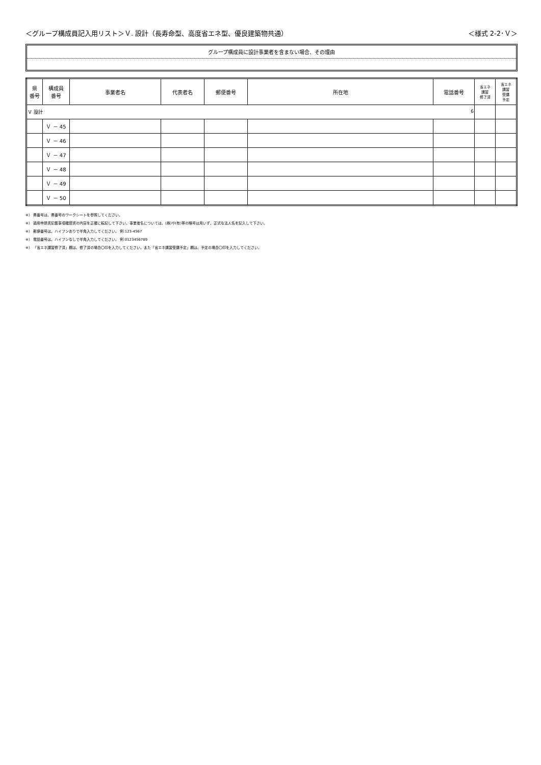＜グループ構成員記入用リスト＞Ｖ. 設計（長寿命型、高度省エネ型、優良建築物共通）
＜様式 2-2･Ｖ＞
グループ構成員に設計事業者を含まない場合、その理由
| 県 番号 | 構成員 番号 | 事業者名 | 代表者名 | 郵便番号 | 所在地 | 電話番号 | 省エネ 講習 修了済 | 省エネ 講習 受講 予定 |
| --- | --- | --- | --- | --- | --- | --- | --- | --- |
| Ｖ 設計 6 | | | | | | | | |
| | Ｖ － 45 | | | | | | | |
| | Ｖ － 46 | | | | | | | |
| | Ｖ － 47 | | | | | | | |
| | Ｖ － 48 | | | | | | | |
| | Ｖ － 49 | | | | | | | |
| | Ｖ － 50 | | | | | | | |
※） 県番号は、県番号のワークシートを参照してください。
※） 適用申請書記載事項確認書の内容を正確に転記して下さい。事業者名については、(株)や(有)等の略号は用いず、正式な法人名を記入して下さい。
※） 郵便番号は、ハイフンありで半角入力してください。 例:123-4567
※） 電話番号は、ハイフンなしで半角入力してください。 例:0123456789
※） 「省エネ講習修了済」欄は、修了済の場合〇印を入力してください。また「省エネ講習受講予定」欄は、予定の場合〇印を入力してください。